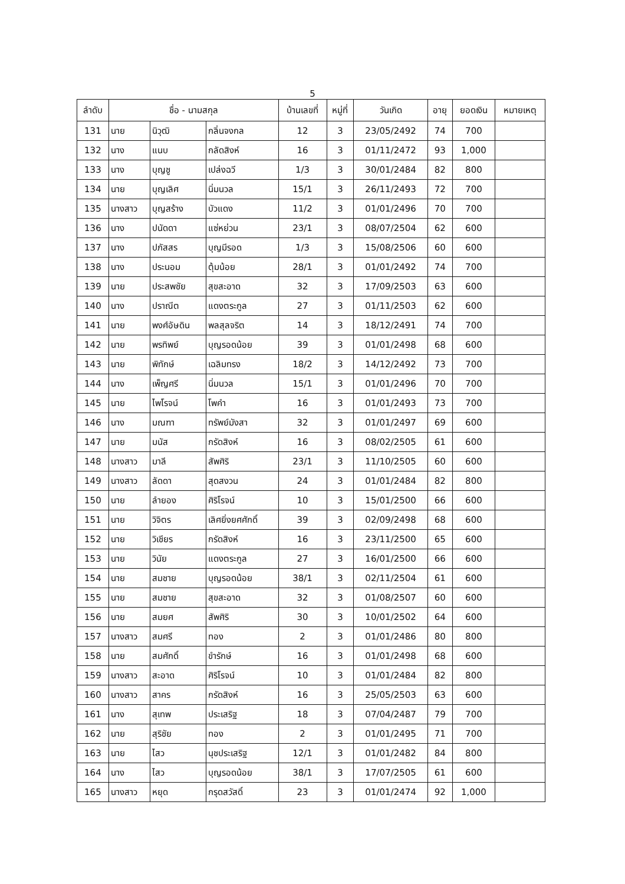5
| ลำดับ | ชื่อ - นามสกุล | | | บ้านเลขที่ | หมู่ที่ | วันเกิด | อายุ | ยอดเงิน | หมายเหตุ |
| --- | --- | --- | --- | --- | --- | --- | --- | --- | --- |
| 131 | นาย | นิวุฒิ | กลิ่นจงกล | 12 | 3 | 23/05/2492 | 74 | 700 | |
| 132 | นาง | แนบ | กลัดสิงห์ | 16 | 3 | 01/11/2472 | 93 | 1,000 | |
| 133 | นาง | บุญชู | เปล่งฉวี | 1/3 | 3 | 30/01/2484 | 82 | 800 | |
| 134 | นาย | บุญเลิศ | นิ่มนวล | 15/1 | 3 | 26/11/2493 | 72 | 700 | |
| 135 | นางสาว | บุญสร้าง | บัวแดง | 11/2 | 3 | 01/01/2496 | 70 | 700 | |
| 136 | นาง | ปนัดดา | แซ่หย่วน | 23/1 | 3 | 08/07/2504 | 62 | 600 | |
| 137 | นาง | ปภัสสร | บุญมีรอด | 1/3 | 3 | 15/08/2506 | 60 | 600 | |
| 138 | นาง | ประนอม | ตุ้มน้อย | 28/1 | 3 | 01/01/2492 | 74 | 700 | |
| 139 | นาย | ประสพชัย | สุขสะอาด | 32 | 3 | 17/09/2503 | 63 | 600 | |
| 140 | นาง | ปราณีต | แดงตระกูล | 27 | 3 | 01/11/2503 | 62 | 600 | |
| 141 | นาย | พงศ์อัษดิน | พลสุลจริต | 14 | 3 | 18/12/2491 | 74 | 700 | |
| 142 | นาย | พรทิพย์ | บุญรอดน้อย | 39 | 3 | 01/01/2498 | 68 | 600 | |
| 143 | นาย | พิทักษ์ | เฉลิมทรง | 18/2 | 3 | 14/12/2492 | 73 | 700 | |
| 144 | นาง | เพ็ญศรี | นิ่มนวล | 15/1 | 3 | 01/01/2496 | 70 | 700 | |
| 145 | นาย | ไพโรจน์ | โพคำ | 16 | 3 | 01/01/2493 | 73 | 700 | |
| 146 | นาง | มณฑา | ทรัพย์มังสา | 32 | 3 | 01/01/2497 | 69 | 600 | |
| 147 | นาย | มนัส | กรัดสิงห์ | 16 | 3 | 08/02/2505 | 61 | 600 | |
| 148 | นางสาว | มาลี | สัพศิริ | 23/1 | 3 | 11/10/2505 | 60 | 600 | |
| 149 | นางสาว | ลัดดา | สุดสงวน | 24 | 3 | 01/01/2484 | 82 | 800 | |
| 150 | นาย | ลำยอง | ศิริโรจน์ | 10 | 3 | 15/01/2500 | 66 | 600 | |
| 151 | นาย | วิจิตร | เลิศยิ่งยศศักดิ์ | 39 | 3 | 02/09/2498 | 68 | 600 | |
| 152 | นาย | วิเชียร | กรัดสิงห์ | 16 | 3 | 23/11/2500 | 65 | 600 | |
| 153 | นาย | วินัย | แดงตระกูล | 27 | 3 | 16/01/2500 | 66 | 600 | |
| 154 | นาย | สมชาย | บุญรอดน้อย | 38/1 | 3 | 02/11/2504 | 61 | 600 | |
| 155 | นาย | สมชาย | สุขสะอาด | 32 | 3 | 01/08/2507 | 60 | 600 | |
| 156 | นาย | สมยศ | สัพศิริ | 30 | 3 | 10/01/2502 | 64 | 600 | |
| 157 | นางสาว | สมศรี | ทอง | 2 | 3 | 01/01/2486 | 80 | 800 | |
| 158 | นาย | สมศักดิ์ | ขำรักษ์ | 16 | 3 | 01/01/2498 | 68 | 600 | |
| 159 | นางสาว | สะอาด | ศิริโรจน์ | 10 | 3 | 01/01/2484 | 82 | 800 | |
| 160 | นางสาว | สาคร | กรัดสิงห์ | 16 | 3 | 25/05/2503 | 63 | 600 | |
| 161 | นาง | สุเทพ | ประเสริฐ | 18 | 3 | 07/04/2487 | 79 | 700 | |
| 162 | นาย | สุริชัย | ทอง | 2 | 3 | 01/01/2495 | 71 | 700 | |
| 163 | นาย | ไสว | นุชประเสริฐ | 12/1 | 3 | 01/01/2482 | 84 | 800 | |
| 164 | นาง | ไสว | บุญรอดน้อย | 38/1 | 3 | 17/07/2505 | 61 | 600 | |
| 165 | นางสาว | หยุด | กรุดสวัสดิ์ | 23 | 3 | 01/01/2474 | 92 | 1,000 | |